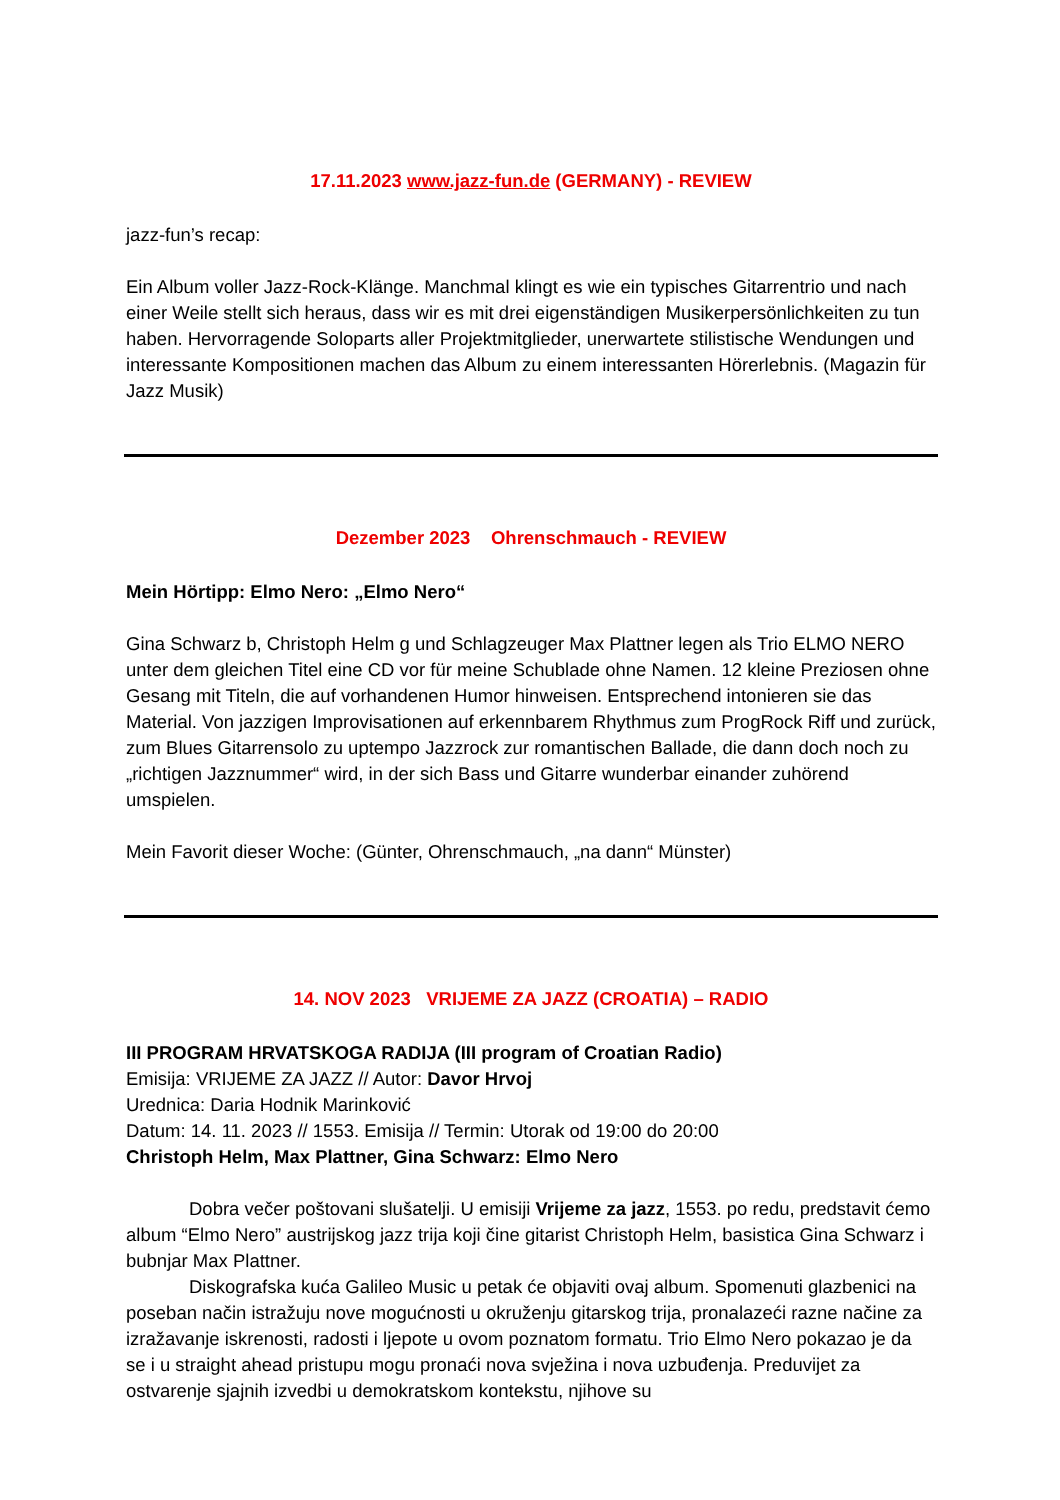17.11.2023 www.jazz-fun.de (GERMANY) - REVIEW
jazz-fun’s recap:
Ein Album voller Jazz-Rock-Klänge. Manchmal klingt es wie ein typisches Gitarrentrio und nach einer Weile stellt sich heraus, dass wir es mit drei eigenständigen Musikerpersönlichkeiten zu tun haben. Hervorragende Soloparts aller Projektmitglieder, unerwartete stilistische Wendungen und interessante Kompositionen machen das Album zu einem interessanten Hörerlebnis. (Magazin für Jazz Musik)
Dezember 2023 Ohrenschmauch - REVIEW
Mein Hörtipp: Elmo Nero: „Elmo Nero“
Gina Schwarz b, Christoph Helm g und Schlagzeuger Max Plattner legen als Trio ELMO NERO unter dem gleichen Titel eine CD vor für meine Schublade ohne Namen. 12 kleine Preziosen ohne Gesang mit Titeln, die auf vorhandenen Humor hinweisen. Entsprechend intonieren sie das Material. Von jazzigen Improvisationen auf erkennbarem Rhythmus zum ProgRock Riff und zurück, zum Blues Gitarrensolo zu uptempo Jazzrock zur romantischen Ballade, die dann doch noch zu „richtigen Jazznummer“ wird, in der sich Bass und Gitarre wunderbar einander zuhörend umspielen.
Mein Favorit dieser Woche: (Günter, Ohrenschmauch, „na dann“ Münster)
14. NOV 2023 VRIJEME ZA JAZZ (CROATIA) – RADIO
III PROGRAM HRVATSKOGA RADIJA (III program of Croatian Radio)
Emisija: VRIJEME ZA JAZZ // Autor: Davor Hrvoj
Urednica: Daria Hodnik Marinković
Datum: 14. 11. 2023 // 1553. Emisija // Termin: Utorak od 19:00 do 20:00
Christoph Helm, Max Plattner, Gina Schwarz: Elmo Nero
Dobra večer poštovani slušatelji. U emisiji Vrijeme za jazz, 1553. po redu, predstavit ćemo album “Elmo Nero” austrijskog jazz trija koji čine gitarist Christoph Helm, basistica Gina Schwarz i bubnjar Max Plattner.
Diskografska kuća Galileo Music u petak će objaviti ovaj album. Spomenuti glazbenici na poseban način istražuju nove mogućnosti u okruženju gitarskog trija, pronalazeći razne načine za izražavanje iskrenosti, radosti i ljepote u ovom poznatom formatu. Trio Elmo Nero pokazao je da se i u straight ahead pristupu mogu pronaći nova svježina i nova uzbuđenja. Preduvijet za ostvarenje sjajnih izvedbi u demokratskom kontekstu, njihove su